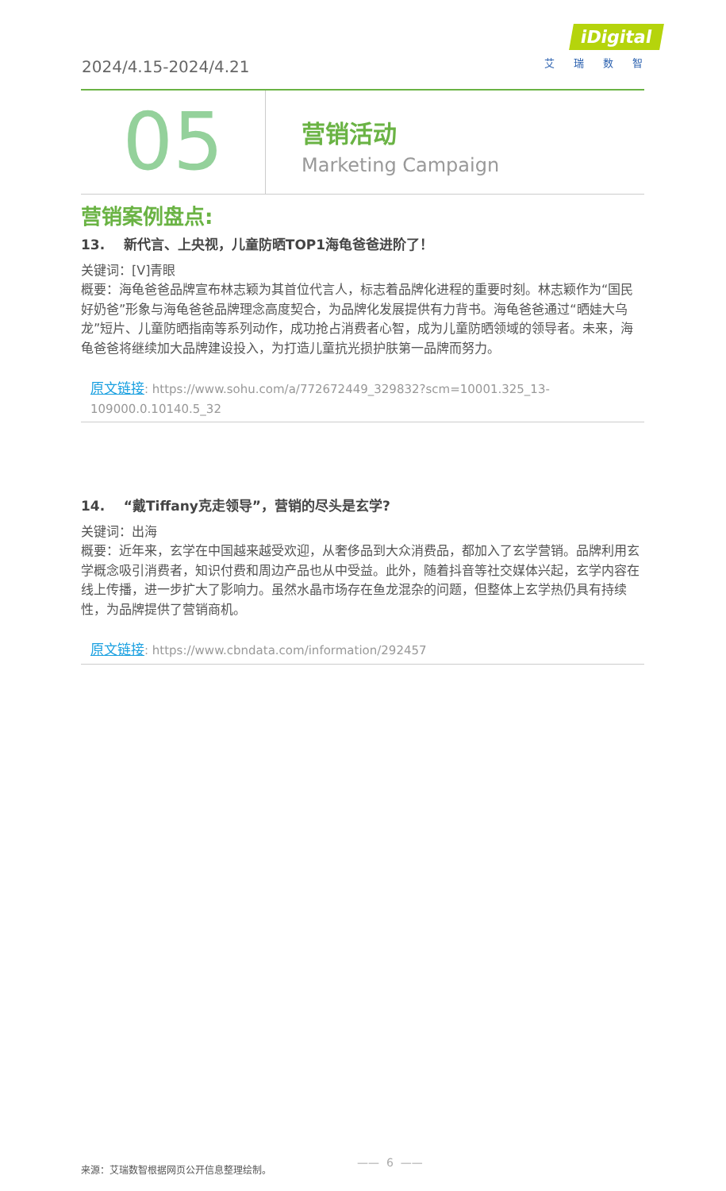2024/4.15-2024/4.21
iDigital
艾瑞数智
05
营销活动
Marketing Campaign
营销案例盘点:
13. 新代言、上央视，儿童防晒TOP1海龟爸爸进阶了！
关键词：[V]青眼
概要：海龟爸爸品牌宣布林志颖为其首位代言人，标志着品牌化进程的重要时刻。林志颖作为“国民好奶爸”形象与海龟爸爸品牌理念高度契合，为品牌化发展提供有力背书。海龟爸爸通过“晒娃大乌龙”短片、儿童防晒指南等系列动作，成功抢占消费者心智，成为儿童防晒领域的领导者。未来，海龟爸爸将继续加大品牌建设投入，为打造儿童抗光损护肤第一品牌而努力。
原文链接: https://www.sohu.com/a/772672449_329832?scm=10001.325_13-109000.0.10140.5_32
14. “戴Tiffany克走领导”，营销的尽头是玄学?
关键词：出海
概要：近年来，玄学在中国越来越受欢迎，从奢侈品到大众消费品，都加入了玄学营销。品牌利用玄学概念吸引消费者，知识付费和周边产品也从中受益。此外，随着抖音等社交媒体兴起，玄学内容在线上传播，进一步扩大了影响力。虽然水晶市场存在鱼龙混杂的问题，但整体上玄学热仍具有持续性，为品牌提供了营销商机。
原文链接: https://www.cbndata.com/information/292457
来源：艾瑞数智根据网页公开信息整理绘制。
—— 6 ——